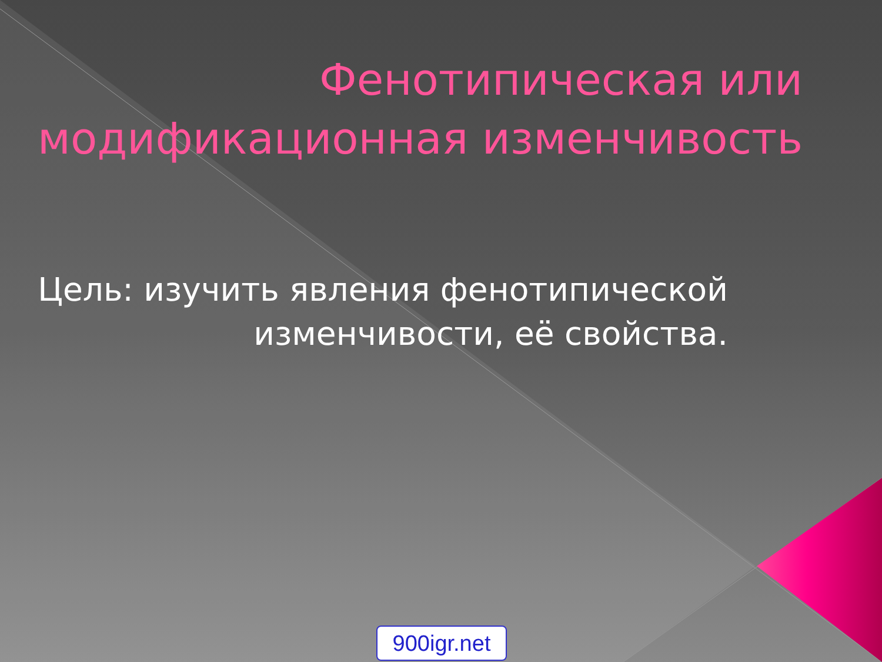Фенотипическая или модификационная изменчивость
Цель: изучить явления фенотипической изменчивости, её свойства.
900igr.net